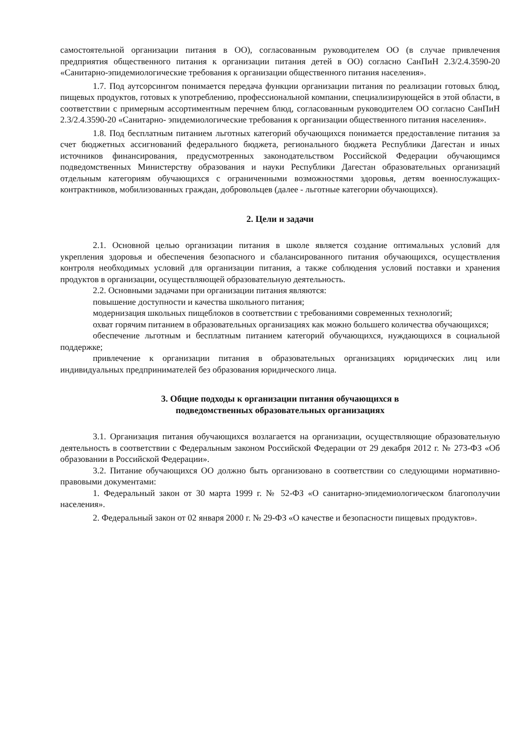самостоятельной организации питания в ОО), согласованным руководителем ОО (в случае привлечения предприятия общественного питания к организации питания детей в ОО) согласно СанПиН 2.3/2.4.3590-20 «Санитарно-эпидемиологические требования к организации общественного питания населения».
1.7. Под аутсорсингом понимается передача функции организации питания по реализации готовых блюд, пищевых продуктов, готовых к употреблению, профессиональной компании, специализирующейся в этой области, в соответствии с примерным ассортиментным перечнем блюд, согласованным руководителем ОО согласно СанПиН 2.3/2.4.3590-20 «Санитарно- эпидемиологические требования к организации общественного питания населения».
1.8. Под бесплатным питанием льготных категорий обучающихся понимается предоставление питания за счет бюджетных ассигнований федерального бюджета, регионального бюджета Республики Дагестан и иных источников финансирования, предусмотренных законодательством Российской Федерации обучающимся подведомственных Министерству образования и науки Республики Дагестан образовательных организаций отдельным категориям обучающихся с ограниченными возможностями здоровья, детям военнослужащих-контрактников, мобилизованных граждан, добровольцев (далее - льготные категории обучающихся).
2. Цели и задачи
2.1. Основной целью организации питания в школе является создание оптимальных условий для укрепления здоровья и обеспечения безопасного и сбалансированного питания обучающихся, осуществления контроля необходимых условий для организации питания, а также соблюдения условий поставки и хранения продуктов в организации, осуществляющей образовательную деятельность.
2.2. Основными задачами при организации питания являются:
повышение доступности и качества школьного питания;
модернизация школьных пищеблоков в соответствии с требованиями современных технологий;
охват горячим питанием в образовательных организациях как можно большего количества обучающихся;
обеспечение льготным и бесплатным питанием категорий обучающихся, нуждающихся в социальной поддержке;
привлечение к организации питания в образовательных организациях юридических лиц или индивидуальных предпринимателей без образования юридического лица.
3. Общие подходы к организации питания обучающихся в
подведомственных образовательных организациях
3.1. Организация питания обучающихся возлагается на организации, осуществляющие образовательную деятельность в соответствии с Федеральным законом Российской Федерации от 29 декабря 2012 г. № 273-ФЗ «Об образовании в Российской Федерации».
3.2. Питание обучающихся ОО должно быть организовано в соответствии со следующими нормативно-правовыми документами:
1. Федеральный закон от 30 марта 1999 г. № 52-ФЗ «О санитарно-эпидемиологическом благополучии населения».
2. Федеральный закон от 02 января 2000 г. № 29-ФЗ «О качестве и безопасности пищевых продуктов».